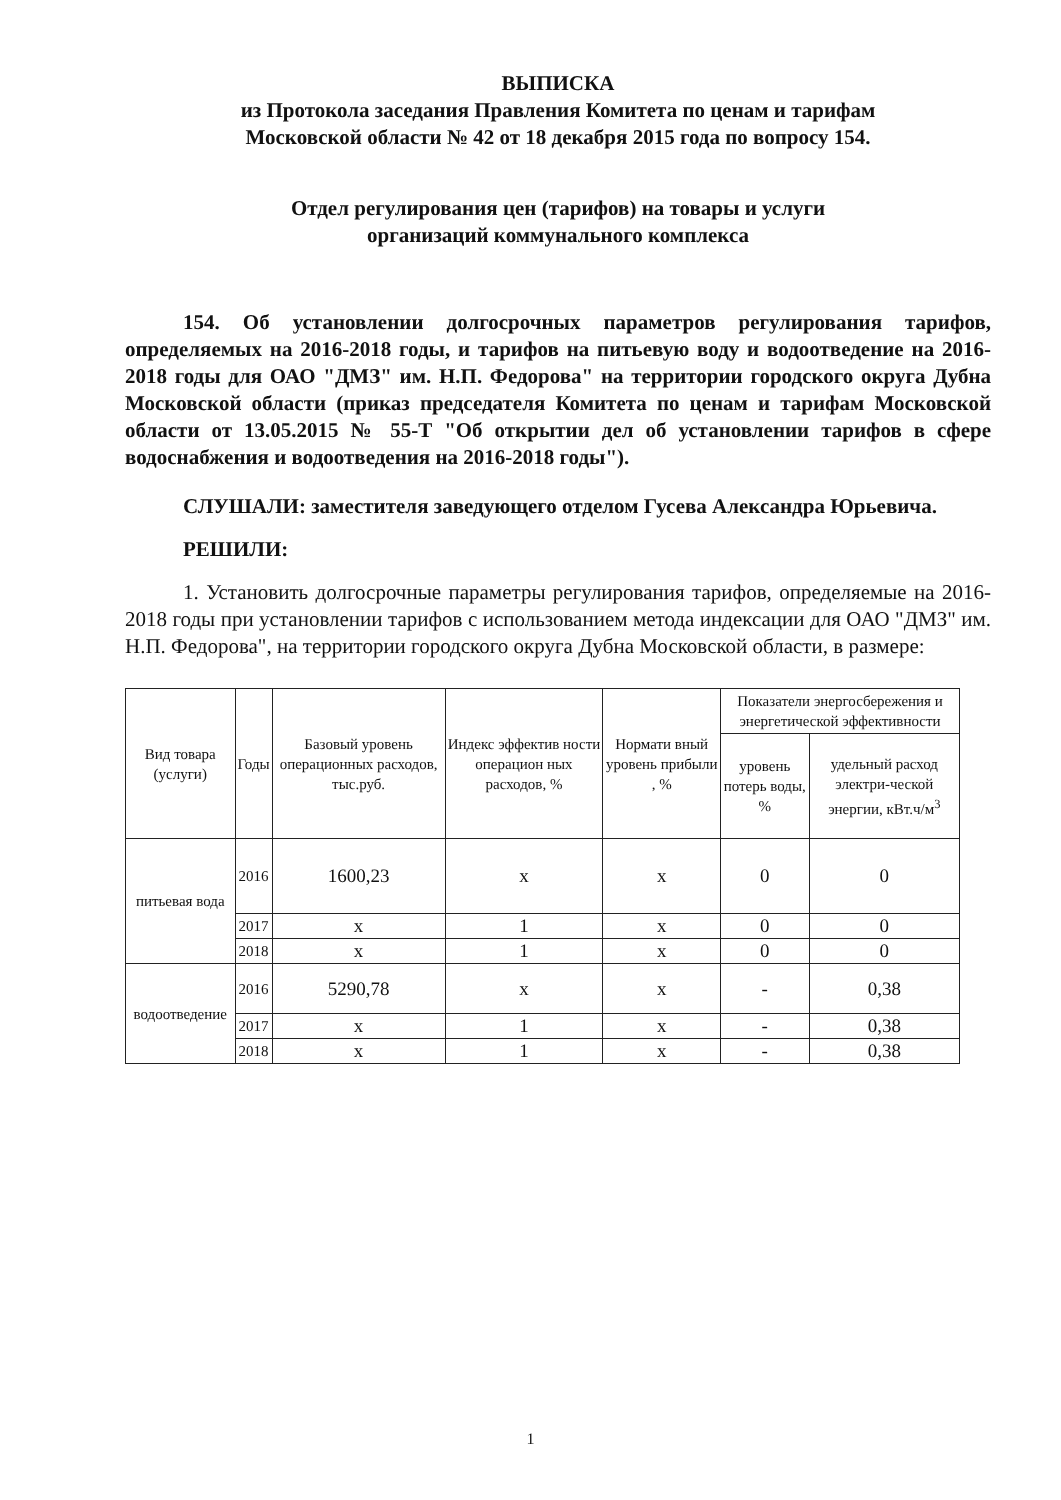ВЫПИСКА
из Протокола заседания Правления Комитета по ценам и тарифам
Московской области № 42 от 18 декабря 2015 года по вопросу 154.
Отдел регулирования цен (тарифов) на товары и услуги
организаций коммунального комплекса
154. Об установлении долгосрочных параметров регулирования тарифов, определяемых на 2016-2018 годы, и тарифов на питьевую воду и водоотведение на 2016-2018 годы для ОАО "ДМЗ" им. Н.П. Федорова" на территории городского округа Дубна Московской области (приказ председателя Комитета по ценам и тарифам Московской области от 13.05.2015 № 55-Т "Об открытии дел об установлении тарифов в сфере водоснабжения и водоотведения на 2016-2018 годы").
СЛУШАЛИ: заместителя заведующего отделом Гусева Александра Юрьевича.
РЕШИЛИ:
1. Установить долгосрочные параметры регулирования тарифов, определяемые на 2016-2018 годы при установлении тарифов с использованием метода индексации для ОАО "ДМЗ" им. Н.П. Федорова", на территории городского округа Дубна Московской области, в размере:
| Вид товара (услуги) | Годы | Базовый уровень операционных расходов, тыс.руб. | Индекс эффектив ности операцион ных расходов, % | Нормати вный уровень прибыли , % | Показатели энергосбережения и энергетической эффективности | |
| --- | --- | --- | --- | --- | --- | --- |
| | | | | | уровень потерь воды, % | удельный расход электри-ческой энергии, кВт.ч/м<sup>3</sup> |
| питьевая вода | 2016 | 1600,23 | x | x | 0 | 0 |
| | 2017 | x | 1 | x | 0 | 0 |
| | 2018 | x | 1 | x | 0 | 0 |
| водоотведение | 2016 | 5290,78 | x | x | - | 0,38 |
| | 2017 | x | 1 | x | - | 0,38 |
| | 2018 | x | 1 | x | - | 0,38 |
1